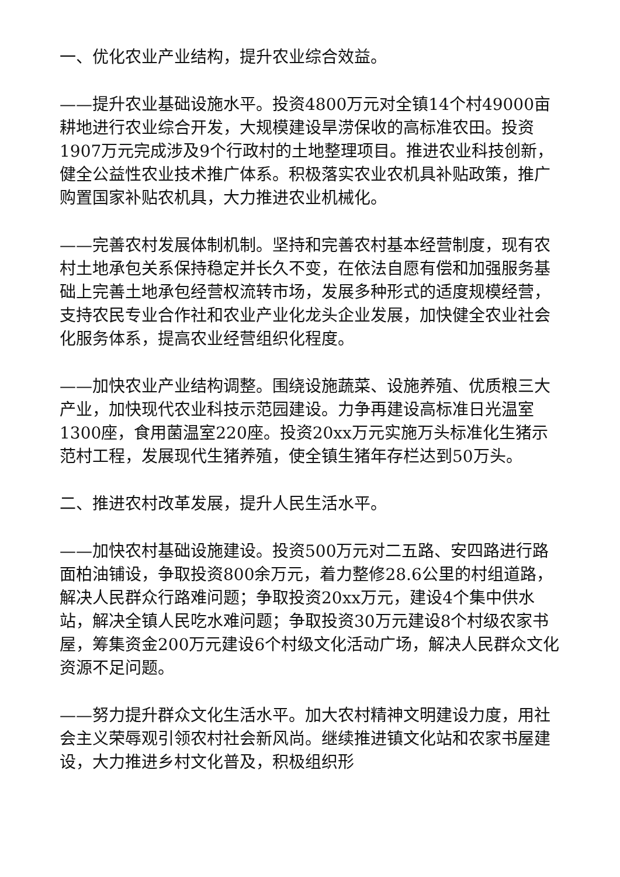一、优化农业产业结构，提升农业综合效益。
——提升农业基础设施水平。投资4800万元对全镇14个村49000亩耕地进行农业综合开发，大规模建设旱涝保收的高标准农田。投资1907万元完成涉及9个行政村的土地整理项目。推进农业科技创新，健全公益性农业技术推广体系。积极落实农业农机具补贴政策，推广购置国家补贴农机具，大力推进农业机械化。
——完善农村发展体制机制。坚持和完善农村基本经营制度，现有农村土地承包关系保持稳定并长久不变，在依法自愿有偿和加强服务基础上完善土地承包经营权流转市场，发展多种形式的适度规模经营，支持农民专业合作社和农业产业化龙头企业发展，加快健全农业社会化服务体系，提高农业经营组织化程度。
——加快农业产业结构调整。围绕设施蔬菜、设施养殖、优质粮三大产业，加快现代农业科技示范园建设。力争再建设高标准日光温室1300座，食用菌温室220座。投资20xx万元实施万头标准化生猪示范村工程，发展现代生猪养殖，使全镇生猪年存栏达到50万头。
二、推进农村改革发展，提升人民生活水平。
——加快农村基础设施建设。投资500万元对二五路、安四路进行路面柏油铺设，争取投资800余万元，着力整修28.6公里的村组道路，解决人民群众行路难问题；争取投资20xx万元，建设4个集中供水站，解决全镇人民吃水难问题；争取投资30万元建设8个村级农家书屋，筹集资金200万元建设6个村级文化活动广场，解决人民群众文化资源不足问题。
——努力提升群众文化生活水平。加大农村精神文明建设力度，用社会主义荣辱观引领农村社会新风尚。继续推进镇文化站和农家书屋建设，大力推进乡村文化普及，积极组织形